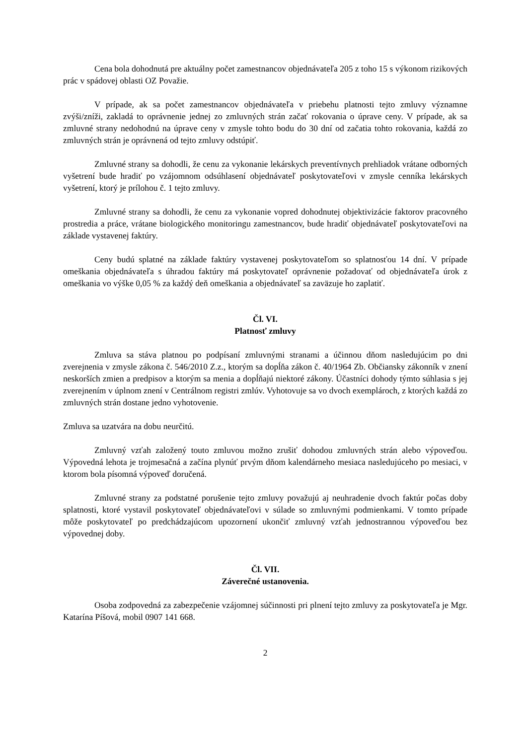Cena bola dohodnutá pre aktuálny počet zamestnancov objednávateľa 205 z toho 15 s výkonom rizikových prác v spádovej oblasti OZ Považie.
V prípade, ak sa počet zamestnancov objednávateľa v priebehu platnosti tejto zmluvy významne zvýši/zníži, zakladá to oprávnenie jednej zo zmluvných strán začať rokovania o úprave ceny. V prípade, ak sa zmluvné strany nedohodnú na úprave ceny v zmysle tohto bodu do 30 dní od začatia tohto rokovania, každá zo zmluvných strán je oprávnená od tejto zmluvy odstúpiť.
Zmluvné strany sa dohodli, že cenu za vykonanie lekárskych preventívnych prehliadok vrátane odborných vyšetrení bude hradiť po vzájomnom odsúhlasení objednávateľ poskytovateľovi v zmysle cenníka lekárskych vyšetrení, ktorý je prílohou č. 1 tejto zmluvy.
Zmluvné strany sa dohodli, že cenu za vykonanie vopred dohodnutej objektivizácie faktorov pracovného prostredia a práce, vrátane biologického monitoringu zamestnancov, bude hradiť objednávateľ poskytovateľovi na základe vystavenej faktúry.
Ceny budú splatné na základe faktúry vystavenej poskytovateľom so splatnosťou 14 dní. V prípade omeškania objednávateľa s úhradou faktúry má poskytovateľ oprávnenie požadovať od objednávateľa úrok z omeškania vo výške 0,05 % za každý deň omeškania a objednávateľ sa zaväzuje ho zaplatiť.
Čl. VI.
Platnosť zmluvy
Zmluva sa stáva platnou po podpísaní zmluvnými stranami a účinnou dňom nasledujúcim po dni zverejnenia v zmysle zákona č. 546/2010 Z.z., ktorým sa dopĺňa zákon č. 40/1964 Zb. Občiansky zákonník v znení neskorších zmien a predpisov a ktorým sa menia a dopĺňajú niektoré zákony. Účastníci dohody týmto súhlasia s jej zverejnením v úplnom znení v Centrálnom registri zmlúv. Vyhotovuje sa vo dvoch exemplároch, z ktorých každá zo zmluvných strán dostane jedno vyhotovenie.
Zmluva sa uzatvára na dobu neurčitú.
Zmluvný vzťah založený touto zmluvou možno zrušiť dohodou zmluvných strán alebo výpoveďou. Výpovedná lehota je trojmesačná a začína plynúť prvým dňom kalendárneho mesiaca nasledujúceho po mesiaci, v ktorom bola písomná výpoveď doručená.
Zmluvné strany za podstatné porušenie tejto zmluvy považujú aj neuhradenie dvoch faktúr počas doby splatnosti, ktoré vystavil poskytovateľ objednávateľovi v súlade so zmluvnými podmienkami. V tomto prípade môže poskytovateľ po predchádzajúcom upozornení ukončiť zmluvný vzťah jednostrannou výpoveďou bez výpovednej doby.
Čl. VII.
Záverečné ustanovenia.
Osoba zodpovedná za zabezpečenie vzájomnej súčinnosti pri plnení tejto zmluvy za poskytovateľa je Mgr. Katarína Píšová, mobil 0907 141 668.
2